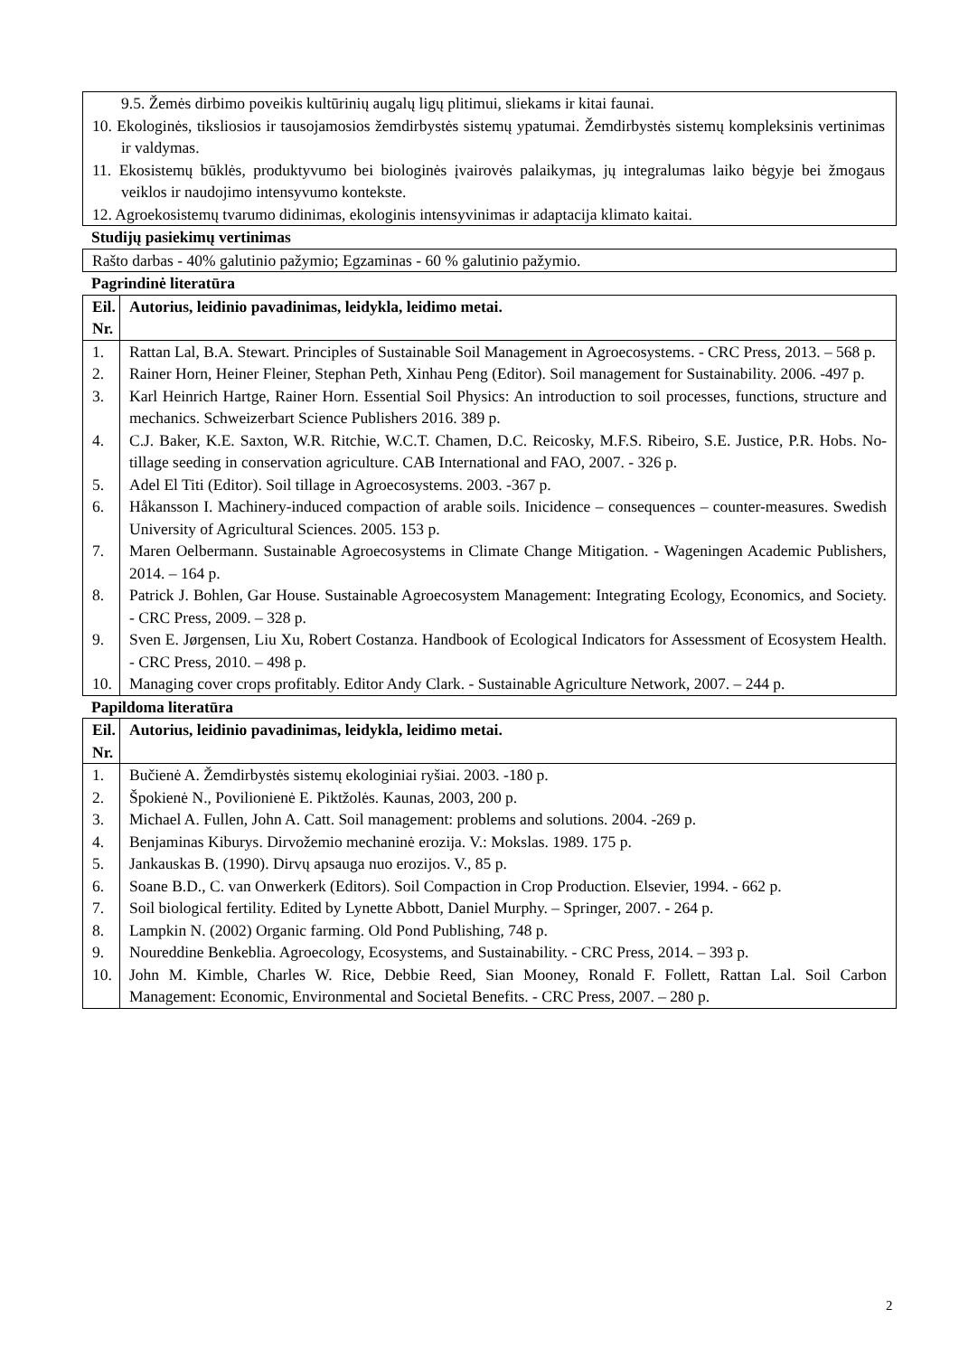9.5. Žemės dirbimo poveikis kultūrinių augalų ligų plitimui, sliekams ir kitai faunai.
10. Ekologinės, tiksliosios ir tausojamosios žemdirbystės sistemų ypatumai. Žemdirbystės sistemų kompleksinis vertinimas ir valdymas.
11. Ekosistemų būklės, produktyvumo bei biologinės įvairovės palaikymas, jų integralumas laiko bėgyje bei žmogaus veiklos ir naudojimo intensyvumo kontekste.
12. Agroekosistemų tvarumo didinimas, ekologinis intensyvinimas ir adaptacija klimato kaitai.
Studijų pasiekimų vertinimas
Rašto darbas - 40% galutinio pažymio; Egzaminas - 60 % galutinio pažymio.
Pagrindinė literatūra
| Eil. Nr. | Autorius, leidinio pavadinimas, leidykla, leidimo metai. |
| --- | --- |
| 1. | Rattan Lal, B.A. Stewart. Principles of Sustainable Soil Management in Agroecosystems. - CRC Press, 2013. – 568 p. |
| 2. | Rainer Horn, Heiner Fleiner, Stephan Peth, Xinhau Peng (Editor). Soil management for Sustainability. 2006. -497 p. |
| 3. | Karl Heinrich Hartge, Rainer Horn. Essential Soil Physics: An introduction to soil processes, functions, structure and mechanics. Schweizerbart Science Publishers 2016. 389 p. |
| 4. | C.J. Baker, K.E. Saxton, W.R. Ritchie, W.C.T. Chamen, D.C. Reicosky, M.F.S. Ribeiro, S.E. Justice, P.R. Hobs. No-tillage seeding in conservation agriculture. CAB International and FAO, 2007. - 326 p. |
| 5. | Adel El Titi (Editor). Soil tillage in Agroecosystems. 2003. -367 p. |
| 6. | Håkansson I. Machinery-induced compaction of arable soils. Inicidence – consequences – counter-measures. Swedish University of Agricultural Sciences. 2005. 153 p. |
| 7. | Maren Oelbermann. Sustainable Agroecosystems in Climate Change Mitigation. - Wageningen Academic Publishers, 2014. – 164 p. |
| 8. | Patrick J. Bohlen, Gar House. Sustainable Agroecosystem Management: Integrating Ecology, Economics, and Society. - CRC Press, 2009. – 328 p. |
| 9. | Sven E. Jørgensen, Liu Xu, Robert Costanza. Handbook of Ecological Indicators for Assessment of Ecosystem Health. - CRC Press, 2010. – 498 p. |
| 10. | Managing cover crops profitably. Editor Andy Clark. - Sustainable Agriculture Network, 2007. – 244 p. |
Papildoma literatūra
| Eil. Nr. | Autorius, leidinio pavadinimas, leidykla, leidimo metai. |
| --- | --- |
| 1. | Bučienė A. Žemdirbystės sistemų ekologiniai ryšiai. 2003. -180 p. |
| 2. | Špokienė N., Povilionienė E. Piktžolės. Kaunas, 2003, 200 p. |
| 3. | Michael A. Fullen, John A. Catt. Soil management: problems and solutions. 2004. -269 p. |
| 4. | Benjaminas Kiburys. Dirvožemio mechaninė erozija. V.: Mokslas. 1989. 175 p. |
| 5. | Jankauskas B. (1990). Dirvų apsauga nuo erozijos. V., 85 p. |
| 6. | Soane B.D., C. van Onwerkerk (Editors). Soil Compaction in Crop Production. Elsevier, 1994. - 662 p. |
| 7. | Soil biological fertility. Edited by Lynette Abbott, Daniel Murphy. – Springer, 2007. - 264 p. |
| 8. | Lampkin N. (2002) Organic farming. Old Pond Publishing, 748 p. |
| 9. | Noureddine Benkeblia. Agroecology, Ecosystems, and Sustainability. - CRC Press, 2014. – 393 p. |
| 10. | John M. Kimble, Charles W. Rice, Debbie Reed, Sian Mooney, Ronald F. Follett, Rattan Lal. Soil Carbon Management: Economic, Environmental and Societal Benefits. - CRC Press, 2007. – 280 p. |
2